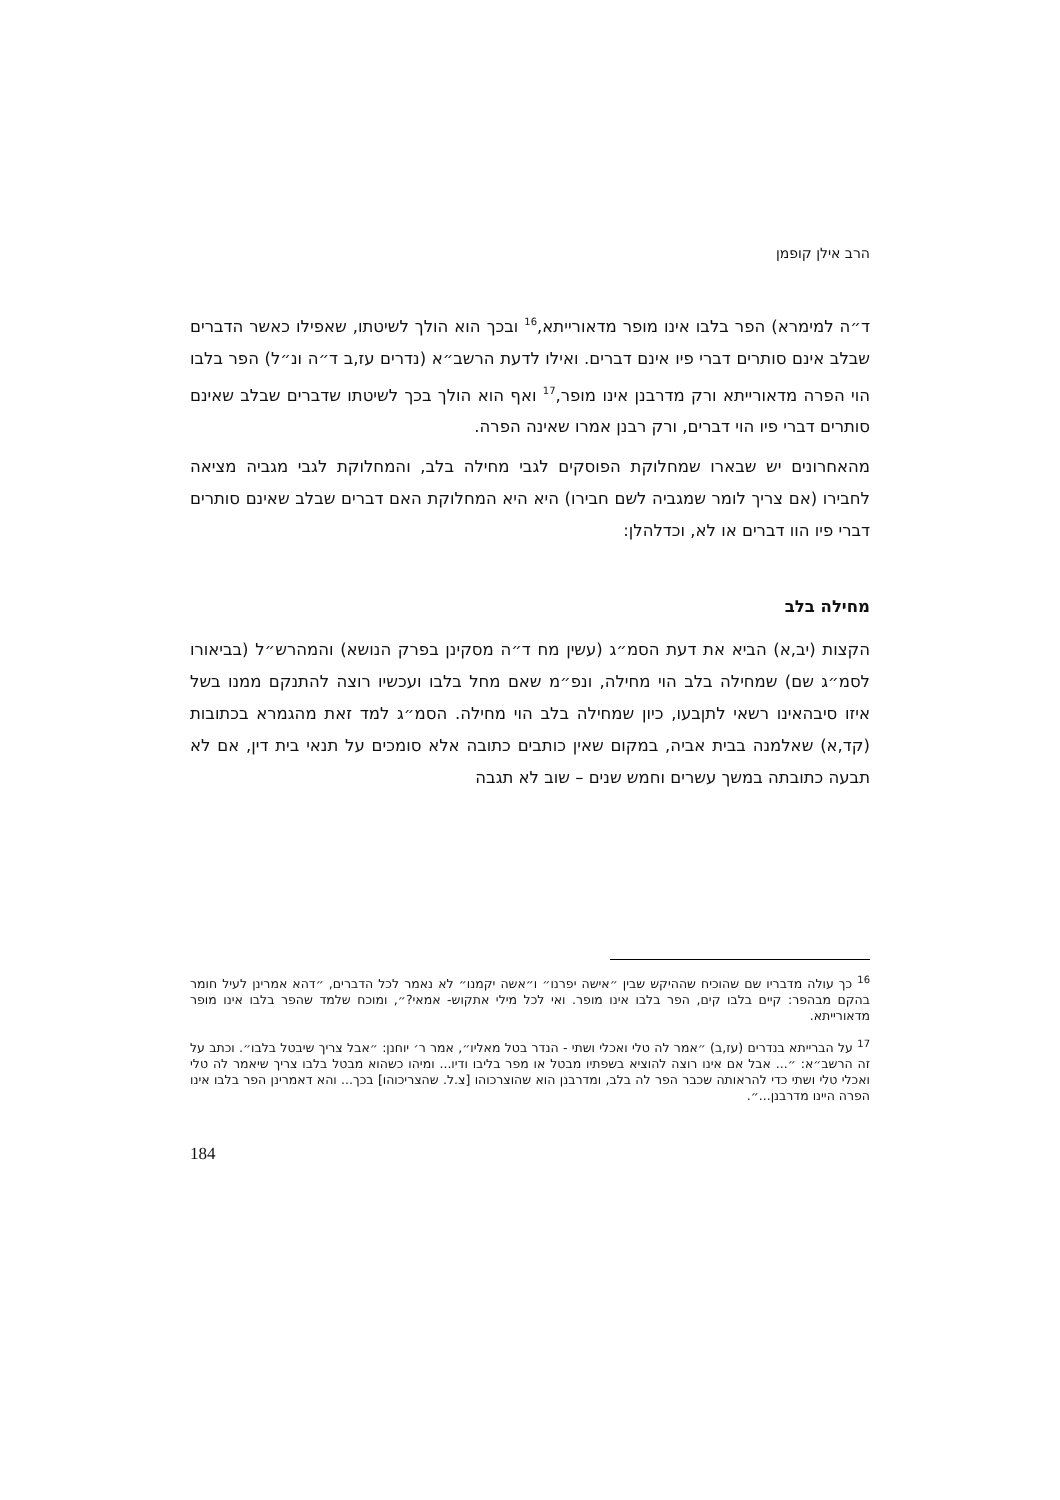הרב אילן קופמן
ד״ה למימרא) הפר בלבו אינו מופר מדאורייתא,<sup>16</sup> ובכך הוא הולך לשיטתו, שאפילו כאשר הדברים שבלב אינם סותרים דברי פיו אינם דברים. ואילו לדעת הרשב״א (נדרים עז,ב ד״ה ונ״ל) הפר בלבו הוי הפרה מדאורייתא ורק מדרבנן אינו מופר,<sup>17</sup> ואף הוא הולך בכך לשיטתו שדברים שבלב שאינם סותרים דברי פיו הוי דברים, ורק רבנן אמרו שאינה הפרה.
מהאחרונים יש שבארו שמחלוקת הפוסקים לגבי מחילה בלב, והמחלוקת לגבי מגביה מציאה לחבירו (אם צריך לומר שמגביה לשם חבירו) היא היא המחלוקת האם דברים שבלב שאינם סותרים דברי פיו הוו דברים או לא, וכדלהלן:
מחילה בלב
הקצות (יב,א) הביא את דעת הסמ״ג (עשין מח ד״ה מסקינן בפרק הנושא) והמהרש״ל (בביאורו לסמ״ג שם) שמחילה בלב הוי מחילה, ונפ״מ שאם מחל בלבו ועכשיו רוצה להתנקם ממנו בשל איזו סיבהאינו רשאי לתןבעו, כיון שמחילה בלב הוי מחילה. הסמ״ג למד זאת מהגמרא בכתובות (קד,א) שאלמנה בבית אביה, במקום שאין כותבים כתובה אלא סומכים על תנאי בית דין, אם לא תבעה כתובתה במשך עשרים וחמש שנים – שוב לא תגבה
<sup>16</sup> כך עולה מדבריו שם שהוכיח שההיקש שבין ״אישה יפרנו״ ו״אשה יקמנו״ לא נאמר לכל הדברים, ״דהא אמרינן לעיל חומר בהקם מבהפר: קיים בלבו קים, הפר בלבו אינו מופר. ואי לכל מילי אתקוש- אמאי?״, ומוכח שלמד שהפר בלבו אינו מופר מדאורייתא.
<sup>17</sup> על הברייתא בנדרים (עז,ב) ״אמר לה טלי ואכלי ושתי - הנדר בטל מאליו״, אמר ר׳ יוחנן: ״אבל צריך שיבטל בלבו״. וכתב על זה הרשב״א: ״... אבל אם אינו רוצה להוציא בשפתיו מבטל או מפר בליבו ודיו... ומיהו כשהוא מבטל בלבו צריך שיאמר לה טלי ואכלי טלי ושתי כדי להראותה שכבר הפר לה בלב, ומדרבנן הוא שהוצרכוהו [צ.ל. שהצריכוהו] בכך... והא דאמרינן הפר בלבו אינו הפרה היינו מדרבנן...״.
184